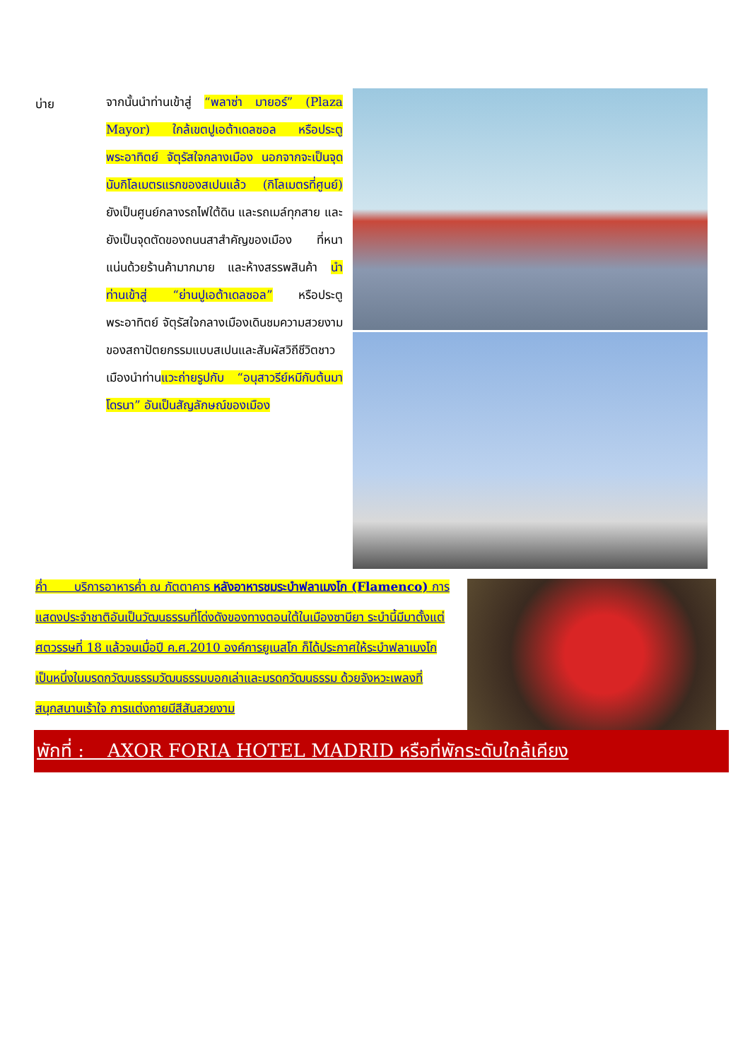บ่าย
จากนั้นนำท่านเข้าสู่ “พลาซ่า มายอร์” (Plaza Mayor) ใกล้เขตปูเอต้าเดลซอล หรือประตูพระอาทิตย์ จัตุรัสใจกลางเมือง นอกจากจะเป็นจุดนับกิโลเมตรแรกของสเปนแล้ว (กิโลเมตรที่ศูนย์) ยังเป็นศูนย์กลางรถไฟใต้ดิน และรถเมล์ทุกสาย และยังเป็นจุดตัดของถนนสาสำคัญของเมือง ที่หนาแน่นด้วยร้านค้ามากมาย และห้างสรรพสินค้า นำท่านเข้าสู่ “ย่านปูเอต้าเดลซอล” หรือประตูพระอาทิตย์ จัตุรัสใจกลางเมืองเดินชมความสวยงามของสถาปัตยกรรมแบบสเปนและสัมผัสวิถีชีวิตชาวเมืองนำท่านแวะถ่ายรูปกับ “อนุสาวรีย์หมีกับต้นมาโดรนา” อันเป็นสัญลักษณ์ของเมือง
ค่ำ บริการอาหารค่ำ ณ ภัตตาคาร หลังอาหารชมระบำฟลาเมงโก (Flamenco) การแสดงประจำชาติอันเป็นวัฒนธรรมที่โด่งดังของทางตอนใต้ในเมืองซาบียา ระบำนี้มีมาตั้งแต่ศตวรรษที่ 18 แล้วจนเมื่อปี ค.ศ.2010 องค์การยูเนสโก ก็ได้ประกาศให้ระบำฟลาเมงโก เป็นหนึ่งในมรดกวัฒนธรรมวัฒนธรรมบอกเล่าและมรดกวัฒนธรรม ด้วยจังหวะเพลงที่สนุกสนานเร้าใจ การแต่งกายมีสีสันสวยงาม
พักที่ : AXOR FORIA HOTEL MADRID หรือที่พักระดับใกล้เคียง